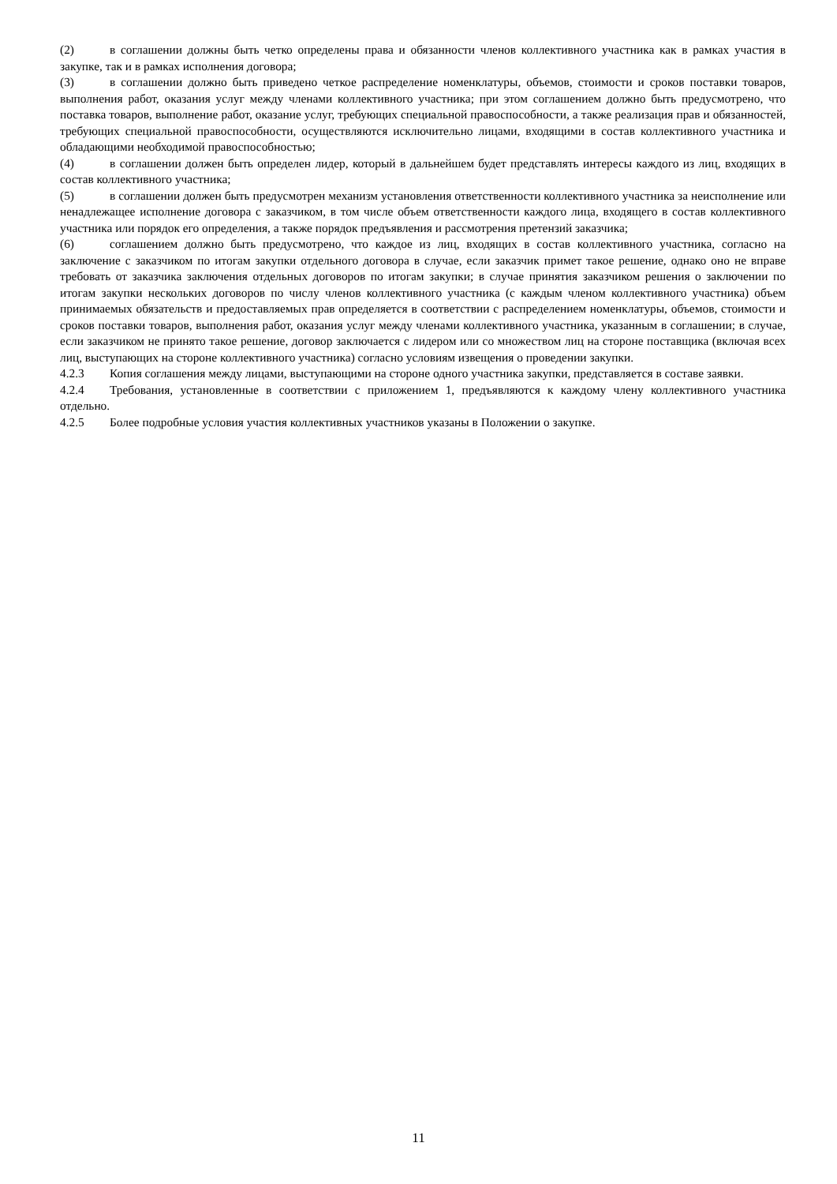(2) в соглашении должны быть четко определены права и обязанности членов коллективного участника как в рамках участия в закупке, так и в рамках исполнения договора;
(3) в соглашении должно быть приведено четкое распределение номенклатуры, объемов, стоимости и сроков поставки товаров, выполнения работ, оказания услуг между членами коллективного участника; при этом соглашением должно быть предусмотрено, что поставка товаров, выполнение работ, оказание услуг, требующих специальной правоспособности, а также реализация прав и обязанностей, требующих специальной правоспособности, осуществляются исключительно лицами, входящими в состав коллективного участника и обладающими необходимой правоспособностью;
(4) в соглашении должен быть определен лидер, который в дальнейшем будет представлять интересы каждого из лиц, входящих в состав коллективного участника;
(5) в соглашении должен быть предусмотрен механизм установления ответственности коллективного участника за неисполнение или ненадлежащее исполнение договора с заказчиком, в том числе объем ответственности каждого лица, входящего в состав коллективного участника или порядок его определения, а также порядок предъявления и рассмотрения претензий заказчика;
(6) соглашением должно быть предусмотрено, что каждое из лиц, входящих в состав коллективного участника, согласно на заключение с заказчиком по итогам закупки отдельного договора в случае, если заказчик примет такое решение, однако оно не вправе требовать от заказчика заключения отдельных договоров по итогам закупки; в случае принятия заказчиком решения о заключении по итогам закупки нескольких договоров по числу членов коллективного участника (с каждым членом коллективного участника) объем принимаемых обязательств и предоставляемых прав определяется в соответствии с распределением номенклатуры, объемов, стоимости и сроков поставки товаров, выполнения работ, оказания услуг между членами коллективного участника, указанным в соглашении; в случае, если заказчиком не принято такое решение, договор заключается с лидером или со множеством лиц на стороне поставщика (включая всех лиц, выступающих на стороне коллективного участника) согласно условиям извещения о проведении закупки.
4.2.3 Копия соглашения между лицами, выступающими на стороне одного участника закупки, представляется в составе заявки.
4.2.4 Требования, установленные в соответствии с приложением 1, предъявляются к каждому члену коллективного участника отдельно.
4.2.5 Более подробные условия участия коллективных участников указаны в Положении о закупке.
11